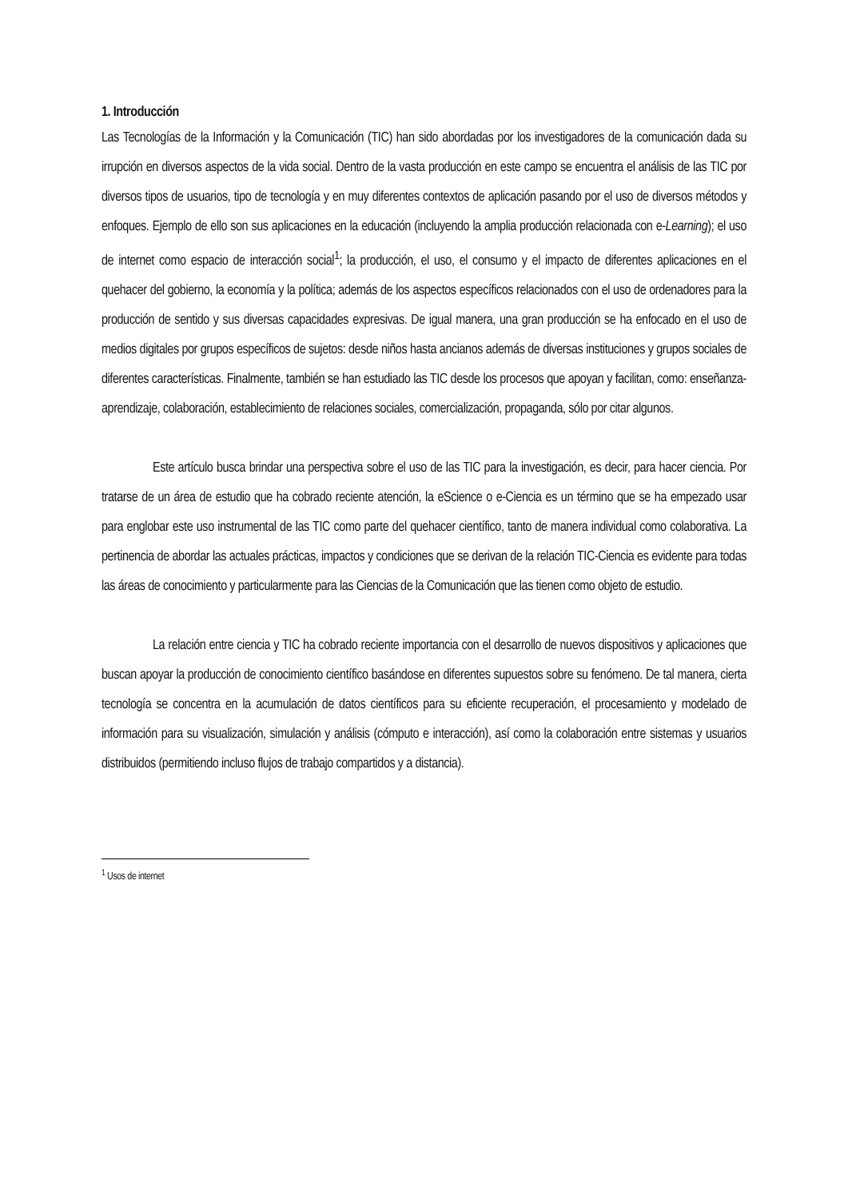1. Introducción
Las Tecnologías de la Información y la Comunicación (TIC) han sido abordadas por los investigadores de la comunicación dada su irrupción en diversos aspectos de la vida social. Dentro de la vasta producción en este campo se encuentra el análisis de las TIC por diversos tipos de usuarios, tipo de tecnología y en muy diferentes contextos de aplicación pasando por el uso de diversos métodos y enfoques. Ejemplo de ello son sus aplicaciones en la educación (incluyendo la amplia producción relacionada con e-Learning); el uso de internet como espacio de interacción social<sup>1</sup>; la producción, el uso, el consumo y el impacto de diferentes aplicaciones en el quehacer del gobierno, la economía y la política; además de los aspectos específicos relacionados con el uso de ordenadores para la producción de sentido y sus diversas capacidades expresivas. De igual manera, una gran producción se ha enfocado en el uso de medios digitales por grupos específicos de sujetos: desde niños hasta ancianos además de diversas instituciones y grupos sociales de diferentes características. Finalmente, también se han estudiado las TIC desde los procesos que apoyan y facilitan, como: enseñanza-aprendizaje, colaboración, establecimiento de relaciones sociales, comercialización, propaganda, sólo por citar algunos.
Este artículo busca brindar una perspectiva sobre el uso de las TIC para la investigación, es decir, para hacer ciencia. Por tratarse de un área de estudio que ha cobrado reciente atención, la eScience o e-Ciencia es un término que se ha empezado usar para englobar este uso instrumental de las TIC como parte del quehacer científico, tanto de manera individual como colaborativa. La pertinencia de abordar las actuales prácticas, impactos y condiciones que se derivan de la relación TIC-Ciencia es evidente para todas las áreas de conocimiento y particularmente para las Ciencias de la Comunicación que las tienen como objeto de estudio.
La relación entre ciencia y TIC ha cobrado reciente importancia con el desarrollo de nuevos dispositivos y aplicaciones que buscan apoyar la producción de conocimiento científico basándose en diferentes supuestos sobre su fenómeno. De tal manera, cierta tecnología se concentra en la acumulación de datos científicos para su eficiente recuperación, el procesamiento y modelado de información para su visualización, simulación y análisis (cómputo e interacción), así como la colaboración entre sistemas y usuarios distribuidos (permitiendo incluso flujos de trabajo compartidos y a distancia).
<sup>1</sup> Usos de internet